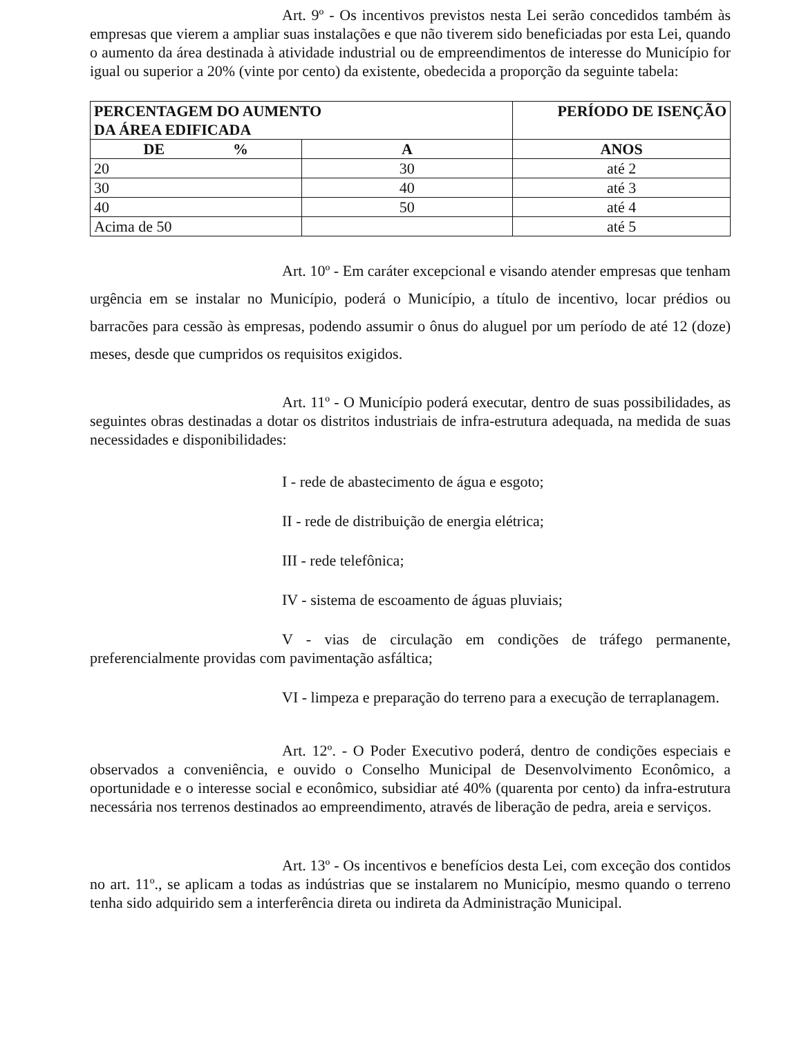Art. 9º - Os incentivos previstos nesta Lei serão concedidos também às empresas que vierem a ampliar suas instalações e que não tiverem sido beneficiadas por esta Lei, quando o aumento da área destinada à atividade industrial ou de empreendimentos de interesse do Município for igual ou superior a 20% (vinte por cento) da existente, obedecida a proporção da seguinte tabela:
| PERCENTAGEM DO AUMENTO DA ÁREA EDIFICADA | | PERÍODO DE ISENÇÃO |
| --- | --- | --- |
| DE % | A | ANOS |
| 20 | 30 | até 2 |
| 30 | 40 | até 3 |
| 40 | 50 | até 4 |
| Acima de 50 | | até 5 |
Art. 10º - Em caráter excepcional e visando atender empresas que tenham urgência em se instalar no Município, poderá o Município, a título de incentivo, locar prédios ou barracões para cessão às empresas, podendo assumir o ônus do aluguel por um período de até 12 (doze) meses, desde que cumpridos os requisitos exigidos.
Art. 11º - O Município poderá executar, dentro de suas possibilidades, as seguintes obras destinadas a dotar os distritos industriais de infra-estrutura adequada, na medida de suas necessidades e disponibilidades:
I - rede de abastecimento de água e esgoto;
II - rede de distribuição de energia elétrica;
III - rede telefônica;
IV - sistema de escoamento de águas pluviais;
V - vias de circulação em condições de tráfego permanente, preferencialmente providas com pavimentação asfáltica;
VI - limpeza e preparação do terreno para a execução de terraplanagem.
Art. 12º. - O Poder Executivo poderá, dentro de condições especiais e observados a conveniência, e ouvido o Conselho Municipal de Desenvolvimento Econômico, a oportunidade e o interesse social e econômico, subsidiar até 40% (quarenta por cento) da infra-estrutura necessária nos terrenos destinados ao empreendimento, através de liberação de pedra, areia e serviços.
Art. 13º - Os incentivos e benefícios desta Lei, com exceção dos contidos no art. 11º., se aplicam a todas as indústrias que se instalarem no Município, mesmo quando o terreno tenha sido adquirido sem a interferência direta ou indireta da Administração Municipal.